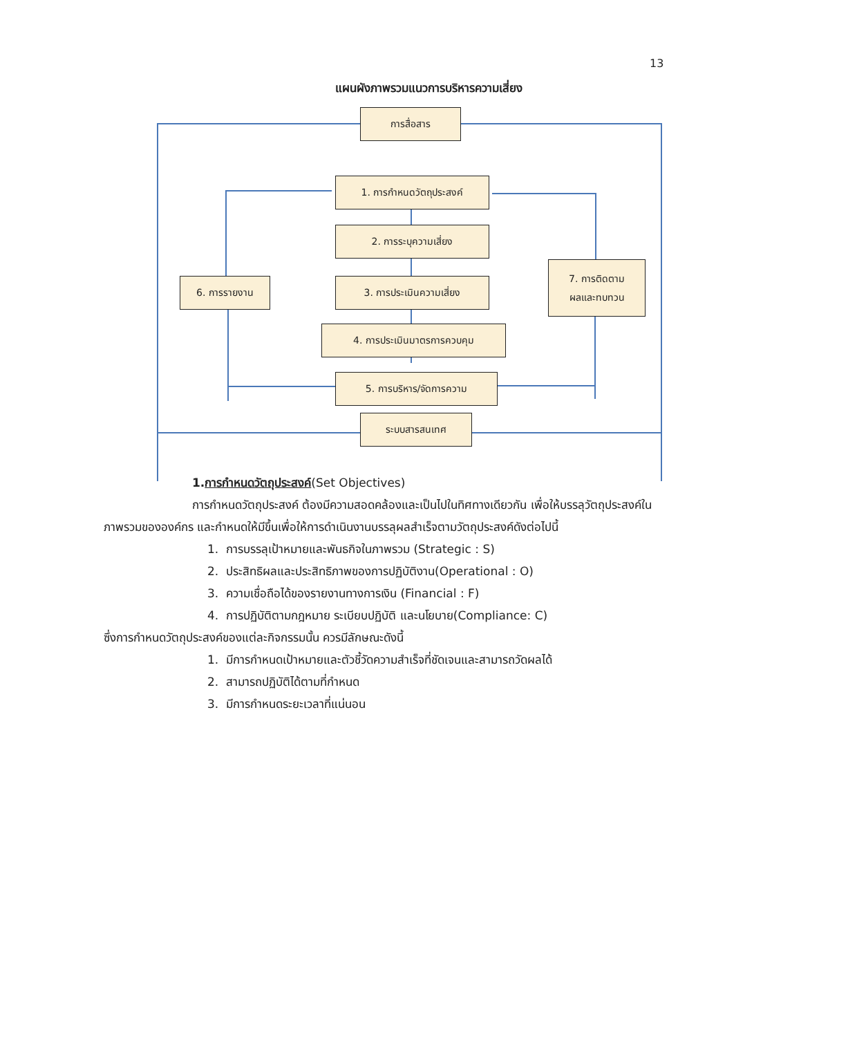13
แผนผังภาพรวมแนวการบริหารความเสี่ยง
การสื่อสาร
1. การกำหนดวัตถุประสงค์
2. การระบุความเสี่ยง
6. การรายงาน 3. การประเมินความเสี่ยง
7. การติดตาม
ผลและทบทวน
4. การประเมินมาตรการควบคุม
5. การบริหาร/จัดการความ
ระบบสารสนเทศ
1.การกำหนดวัตถุประสงค์(Set Objectives)
การกำหนดวัตถุประสงค์ ต้องมีความสอดคล้องและเป็นไปในทิศทางเดียวกัน เพื่อให้บรรลุวัตถุประสงค์ในภาพรวมขององค์กร และกำหนดให้มีขึ้นเพื่อให้การดำเนินงานบรรลุผลสำเร็จตามวัตถุประสงค์ดังต่อไปนี้
1. การบรรลุเป้าหมายและพันธกิจในภาพรวม (Strategic : S)
2. ประสิทธิผลและประสิทธิภาพของการปฏิบัติงาน(Operational : O)
3. ความเชื่อถือได้ของรายงานทางการเงิน (Financial : F)
4. การปฏิบัติตามกฎหมาย ระเบียบปฏิบัติ และนโยบาย(Compliance: C)
ซึ่งการกำหนดวัตถุประสงค์ของแต่ละกิจกรรมนั้น ควรมีลักษณะดังนี้
1. มีการกำหนดเป้าหมายและตัวชี้วัดความสำเร็จที่ชัดเจนและสามารถวัดผลได้
2. สามารถปฏิบัติได้ตามที่กำหนด
3. มีการกำหนดระยะเวลาที่แน่นอน